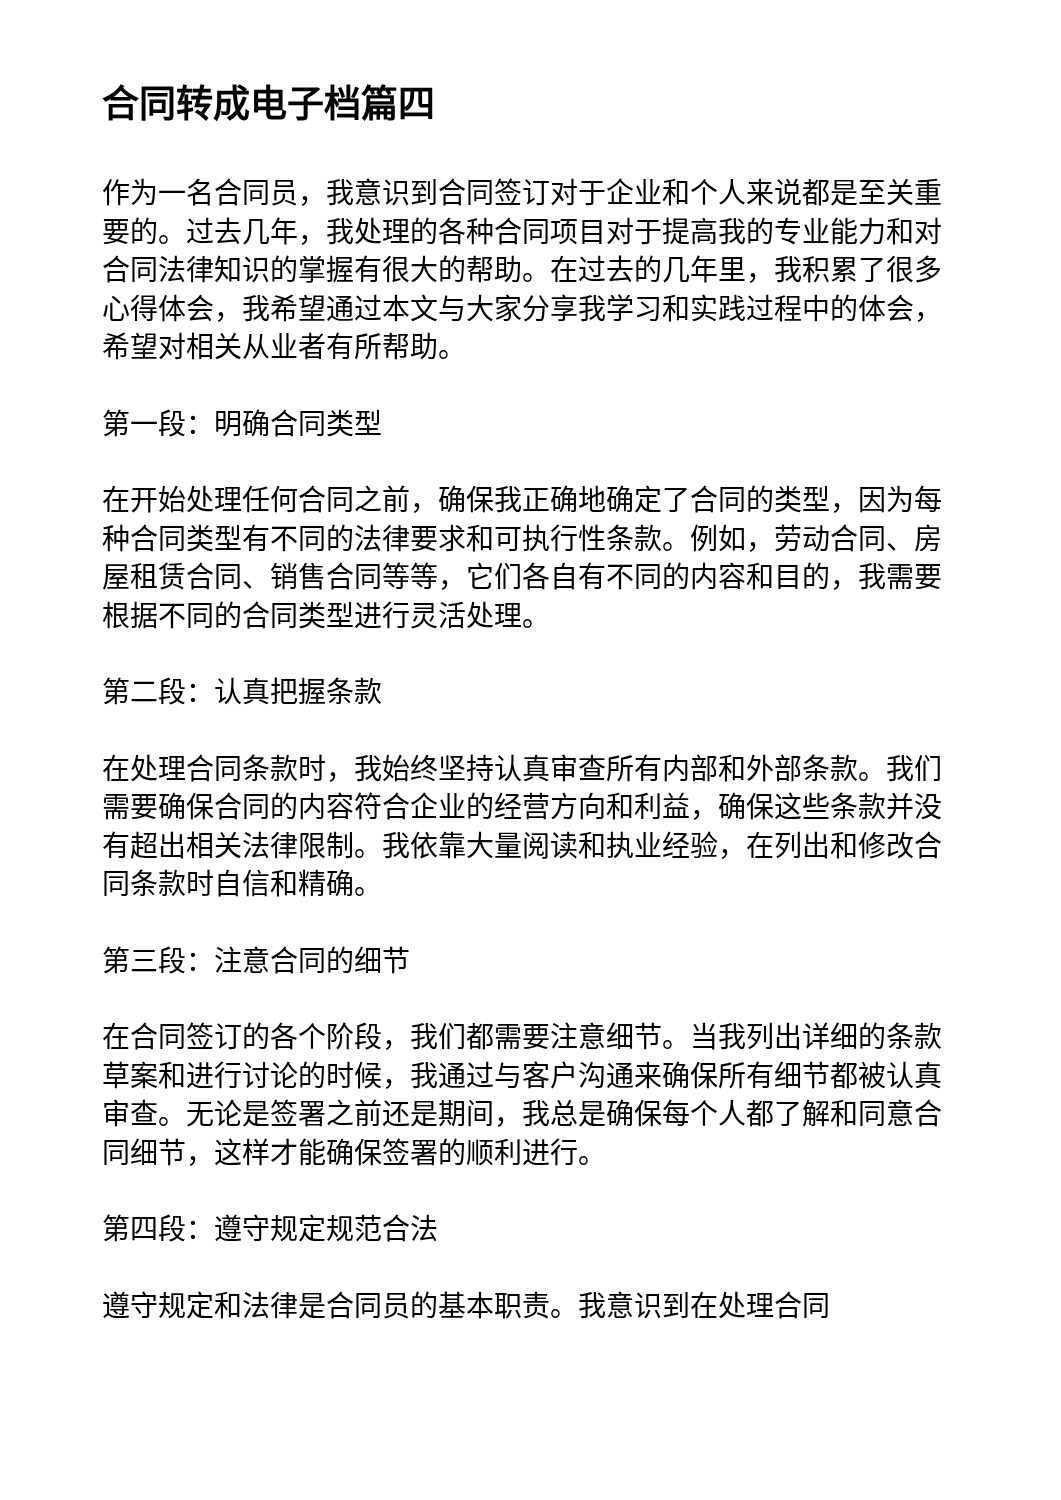合同转成电子档篇四
作为一名合同员，我意识到合同签订对于企业和个人来说都是至关重要的。过去几年，我处理的各种合同项目对于提高我的专业能力和对合同法律知识的掌握有很大的帮助。在过去的几年里，我积累了很多心得体会，我希望通过本文与大家分享我学习和实践过程中的体会，希望对相关从业者有所帮助。
第一段：明确合同类型
在开始处理任何合同之前，确保我正确地确定了合同的类型，因为每种合同类型有不同的法律要求和可执行性条款。例如，劳动合同、房屋租赁合同、销售合同等等，它们各自有不同的内容和目的，我需要根据不同的合同类型进行灵活处理。
第二段：认真把握条款
在处理合同条款时，我始终坚持认真审查所有内部和外部条款。我们需要确保合同的内容符合企业的经营方向和利益，确保这些条款并没有超出相关法律限制。我依靠大量阅读和执业经验，在列出和修改合同条款时自信和精确。
第三段：注意合同的细节
在合同签订的各个阶段，我们都需要注意细节。当我列出详细的条款草案和进行讨论的时候，我通过与客户沟通来确保所有细节都被认真审查。无论是签署之前还是期间，我总是确保每个人都了解和同意合同细节，这样才能确保签署的顺利进行。
第四段：遵守规定规范合法
遵守规定和法律是合同员的基本职责。我意识到在处理合同